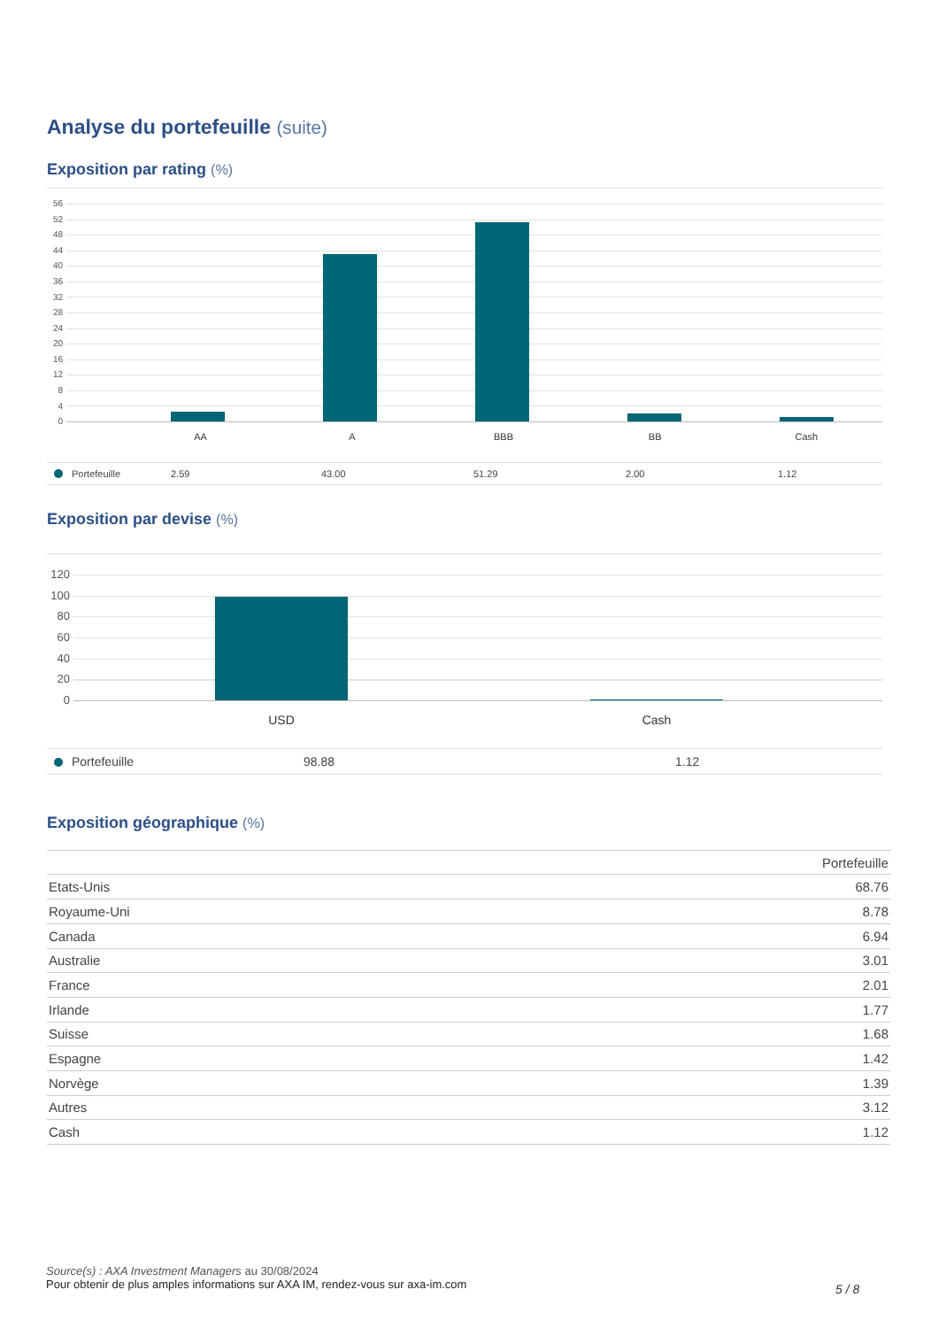Analyse du portefeuille (suite)
Exposition par rating (%)
56
52
48
44
40
36
32
28
24
20
16
12
8
4
0
AA A BBB BB Cash
| Portefeuille | 2.59 | 43.00 | 51.29 | 2.00 | 1.12 |
Exposition par devise (%)
120
100
80
60
40
20
0
USD Cash
| Portefeuille | 98.88 | 1.12 |
Exposition géographique (%)
| | Portefeuille |
| --- | --- |
| Etats-Unis | 68.76 |
| Royaume-Uni | 8.78 |
| Canada | 6.94 |
| Australie | 3.01 |
| France | 2.01 |
| Irlande | 1.77 |
| Suisse | 1.68 |
| Espagne | 1.42 |
| Norvège | 1.39 |
| Autres | 3.12 |
| Cash | 1.12 |
Source(s) : AXA Investment Managers au 30/08/2024
Pour obtenir de plus amples informations sur AXA IM, rendez-vous sur axa-im.com
5 / 8